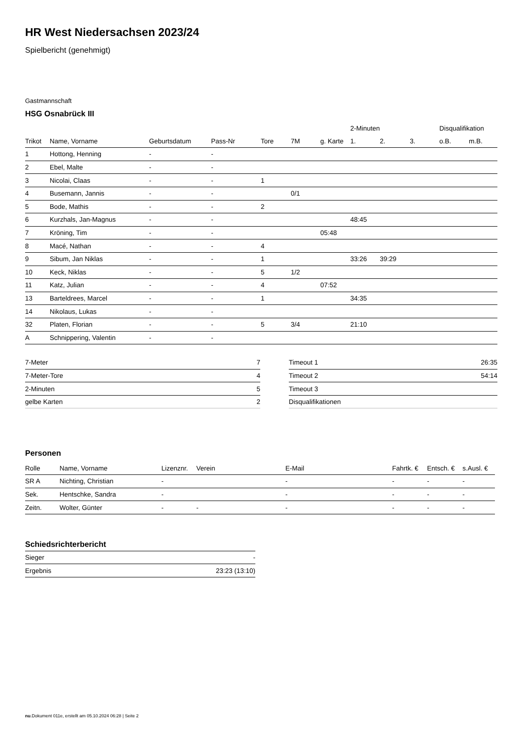HR West Niedersachsen 2023/24
Spielbericht (genehmigt)
Gastmannschaft
HSG Osnabrück III
| | | | | | | | 2-Minuten | | | Disqualifikation | |
| --- | --- | --- | --- | --- | --- | --- | --- | --- | --- | --- | --- |
| Trikot | Name, Vorname | Geburtsdatum | Pass-Nr | Tore | 7M | g. Karte | 1. | 2. | 3. | o.B. | m.B. |
| 1 | Hottong, Henning | - | - | | | | | | | | |
| 2 | Ebel, Malte | - | - | | | | | | | | |
| 3 | Nicolai, Claas | - | - | 1 | | | | | | | |
| 4 | Busemann, Jannis | - | - | | 0/1 | | | | | | |
| 5 | Bode, Mathis | - | - | 2 | | | | | | | |
| 6 | Kurzhals, Jan-Magnus | - | - | | | | 48:45 | | | | |
| 7 | Kröning, Tim | - | - | | | 05:48 | | | | | |
| 8 | Macé, Nathan | - | - | 4 | | | | | | | |
| 9 | Sibum, Jan Niklas | - | - | 1 | | | 33:26 | 39:29 | | | |
| 10 | Keck, Niklas | - | - | 5 | 1/2 | | | | | | |
| 11 | Katz, Julian | - | - | 4 | | 07:52 | | | | | |
| 13 | Barteldrees, Marcel | - | - | 1 | | | 34:35 | | | | |
| 14 | Nikolaus, Lukas | - | - | | | | | | | | |
| 32 | Platen, Florian | - | - | 5 | 3/4 | | 21:10 | | | | |
| A | Schnippering, Valentin | - | - | | | | | | | | |
| 7-Meter | 7 |
| 7-Meter-Tore | 4 |
| 2-Minuten | 5 |
| gelbe Karten | 2 |
| Timeout 1 | 26:35 |
| Timeout 2 | 54:14 |
| Timeout 3 | |
| Disqualifikationen | |
Personen
| Rolle | Name, Vorname | Lizenznr. | Verein | E-Mail | Fahrtk. € | Entsch. € | s.Ausl. € |
| --- | --- | --- | --- | --- | --- | --- | --- |
| SR A | Nichting, Christian | - | | - | - | - | - |
| Sek. | Hentschke, Sandra | - | | - | - | - | - |
| Zeitn. | Wolter, Günter | - | - | - | - | - | - |
Schiedsrichterbericht
| Sieger | - |
| Ergebnis | 23:23 (13:10) |
nu.Dokument 011e, erstellt am 05.10.2024 06:28 | Seite 2